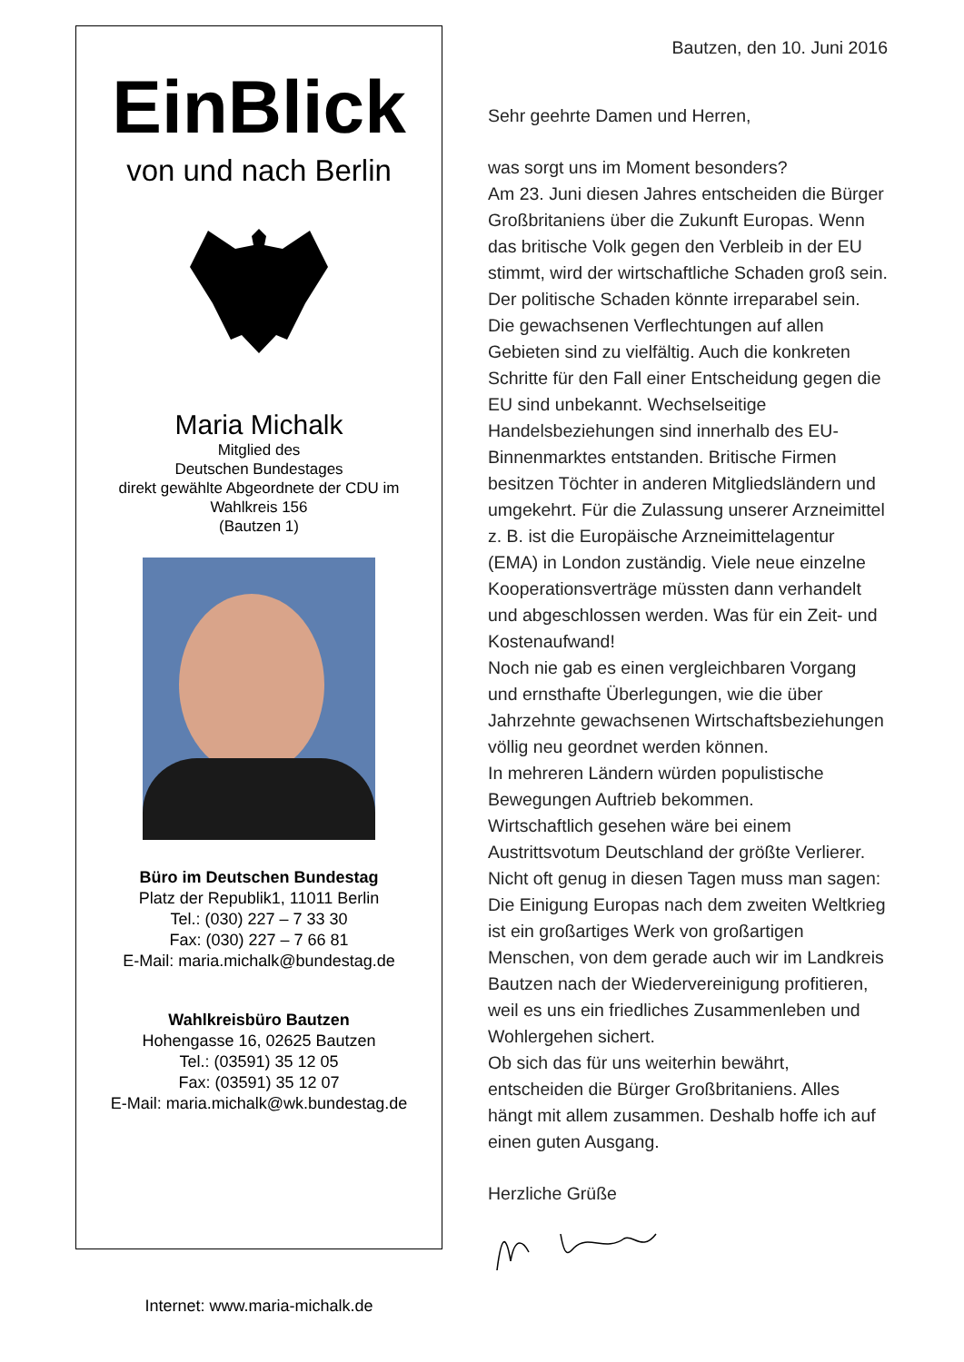EinBlick
von und nach Berlin
Maria Michalk
Mitglied des
Deutschen Bundestages
direkt gewählte Abgeordnete der CDU im
Wahlkreis 156
(Bautzen 1)
Büro im Deutschen Bundestag
Platz der Republik1, 11011 Berlin
Tel.: (030) 227 – 7 33 30
Fax: (030) 227 – 7 66 81
E-Mail: maria.michalk@bundestag.de
Wahlkreisbüro Bautzen
Hohengasse 16, 02625 Bautzen
Tel.: (03591) 35 12 05
Fax: (03591) 35 12 07
E-Mail: maria.michalk@wk.bundestag.de
Internet: www.maria-michalk.de
Bautzen, den 10. Juni 2016
Sehr geehrte Damen und Herren,
was sorgt uns im Moment besonders?
Am 23. Juni diesen Jahres entscheiden die Bürger Großbritaniens über die Zukunft Europas. Wenn das britische Volk gegen den Verbleib in der EU stimmt, wird der wirtschaftliche Schaden groß sein. Der politische Schaden könnte irreparabel sein. Die gewachsenen Verflechtungen auf allen Gebieten sind zu vielfältig. Auch die konkreten Schritte für den Fall einer Entscheidung gegen die EU sind unbekannt. Wechselseitige Handelsbeziehungen sind innerhalb des EU- Binnenmarktes entstanden. Britische Firmen besitzen Töchter in anderen Mitgliedsländern und umgekehrt. Für die Zulassung unserer Arzneimittel z. B. ist die Europäische Arzneimittelagentur (EMA) in London zuständig. Viele neue einzelne Kooperationsverträge müssten dann verhandelt und abgeschlossen werden. Was für ein Zeit- und Kostenaufwand!
Noch nie gab es einen vergleichbaren Vorgang und ernsthafte Überlegungen, wie die über Jahrzehnte gewachsenen Wirtschaftsbeziehungen völlig neu geordnet werden können.
In mehreren Ländern würden populistische Bewegungen Auftrieb bekommen.
Wirtschaftlich gesehen wäre bei einem Austrittsvotum Deutschland der größte Verlierer.
Nicht oft genug in diesen Tagen muss man sagen: Die Einigung Europas nach dem zweiten Weltkrieg ist ein großartiges Werk von großartigen Menschen, von dem gerade auch wir im Landkreis Bautzen nach der Wiedervereinigung profitieren, weil es uns ein friedliches Zusammenleben und Wohlergehen sichert.
Ob sich das für uns weiterhin bewährt, entscheiden die Bürger Großbritaniens. Alles hängt mit allem zusammen. Deshalb hoffe ich auf einen guten Ausgang.
Herzliche Grüße